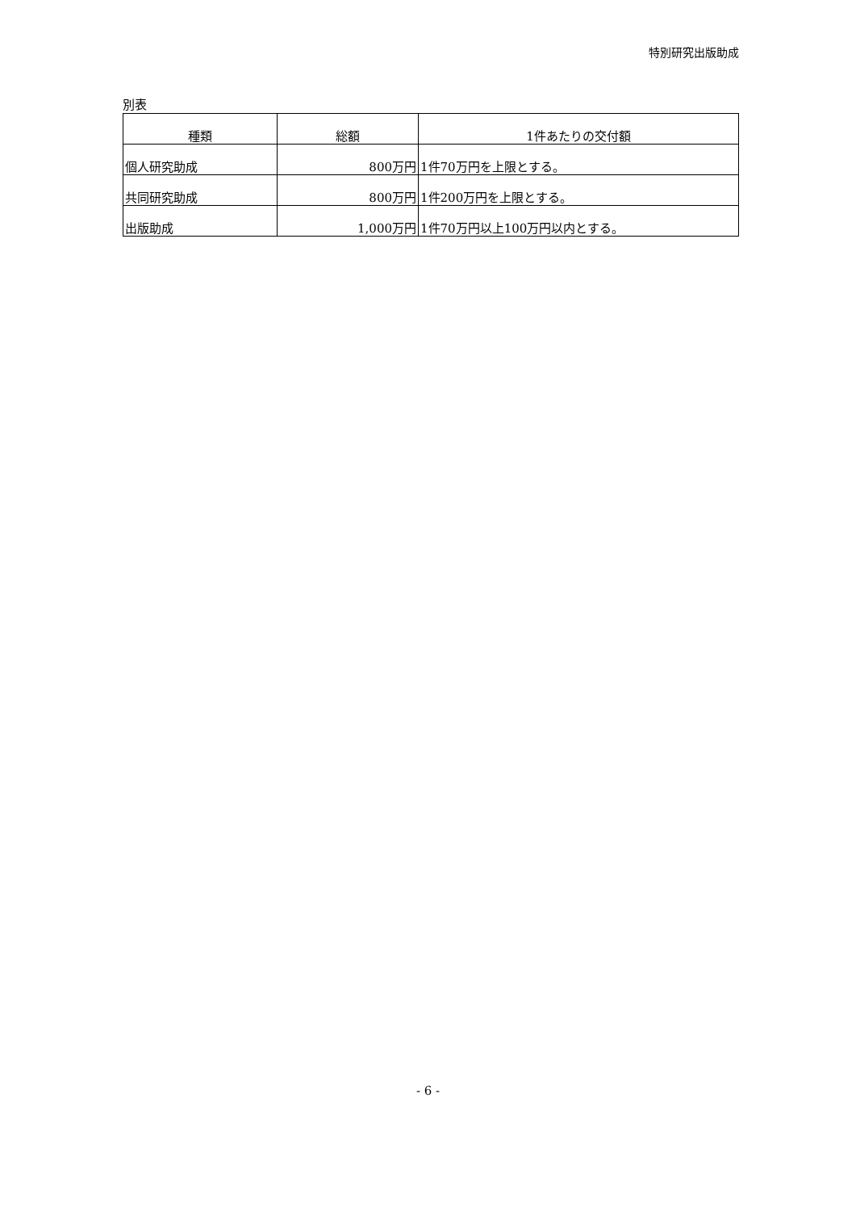特別研究出版助成
別表
| 種類 | 総額 | 1件あたりの交付額 |
| --- | --- | --- |
| 個人研究助成 | 800万円 | 1件70万円を上限とする。 |
| 共同研究助成 | 800万円 | 1件200万円を上限とする。 |
| 出版助成 | 1,000万円 | 1件70万円以上100万円以内とする。 |
- 6 -